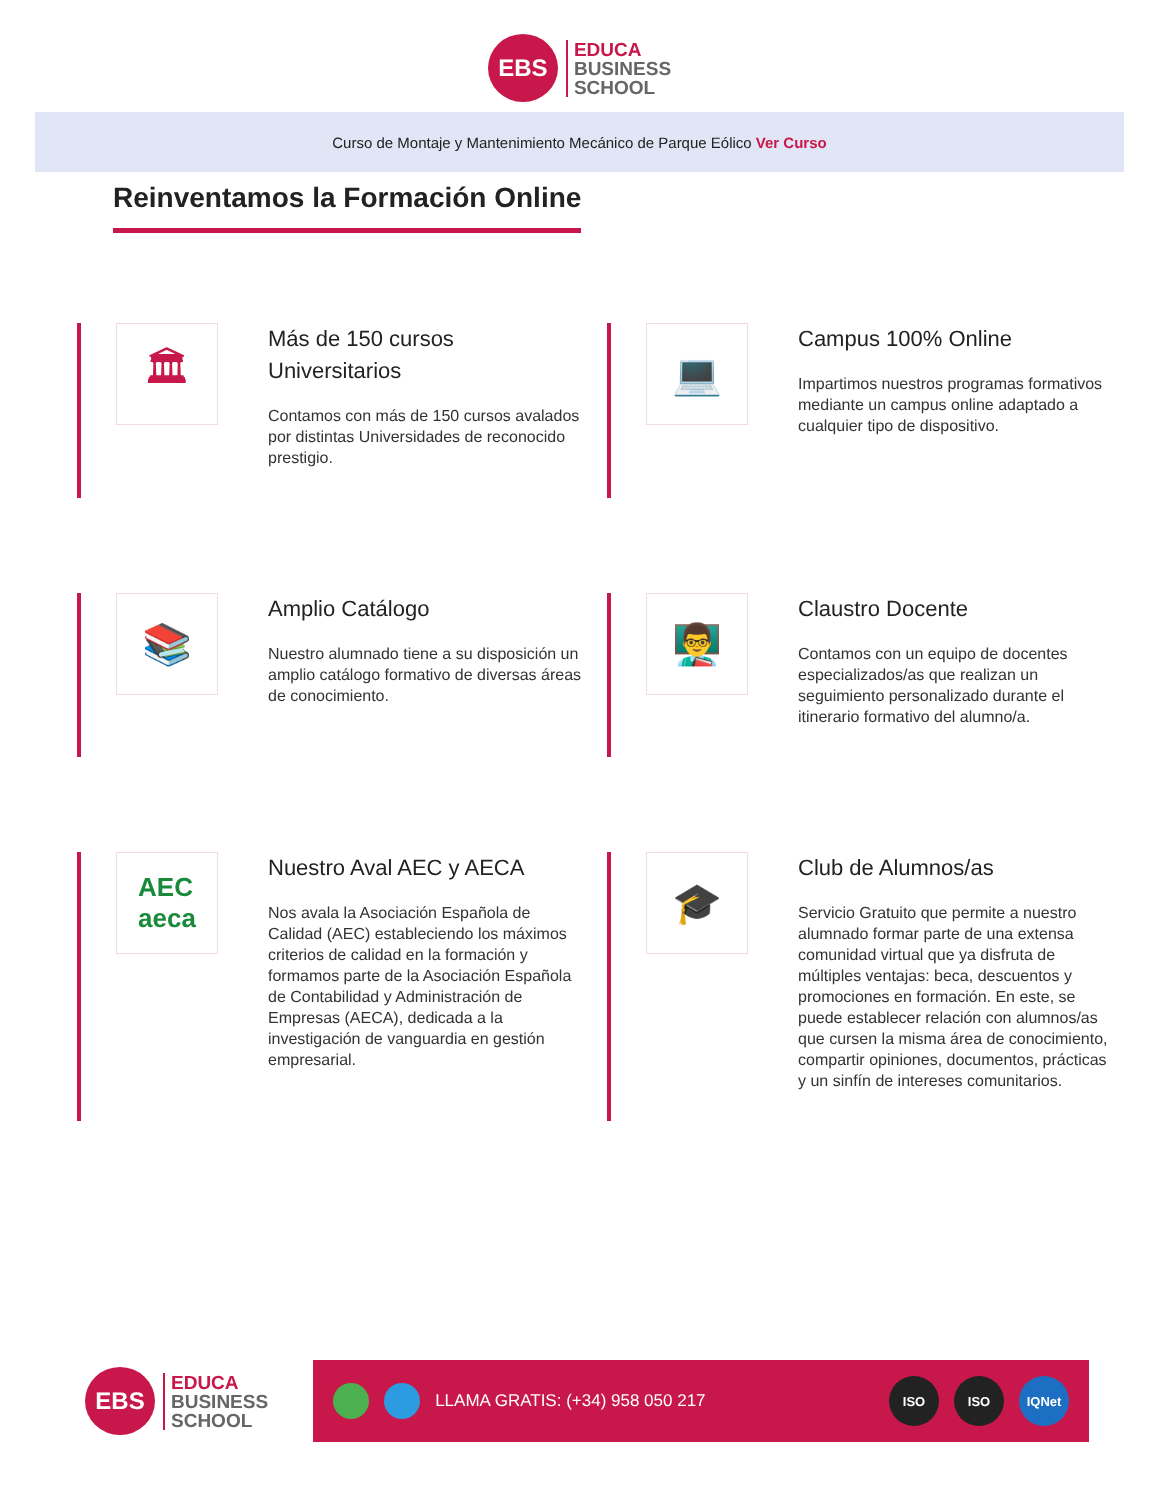EBS
EDUCA
BUSINESS
SCHOOL
Curso de Montaje y Mantenimiento Mecánico de Parque Eólico Ver Curso
Reinventamos la Formación Online
🏛
Más de 150 cursos Universitarios
Contamos con más de 150 cursos avalados por distintas Universidades de reconocido prestigio.
💻
Campus 100% Online
Impartimos nuestros programas formativos mediante un campus online adaptado a cualquier tipo de dispositivo.
📚
Amplio Catálogo
Nuestro alumnado tiene a su disposición un amplio catálogo formativo de diversas áreas de conocimiento.
👨‍🏫
Claustro Docente
Contamos con un equipo de docentes especializados/as que realizan un seguimiento personalizado durante el itinerario formativo del alumno/a.
AEC
aeca
Nuestro Aval AEC y AECA
Nos avala la Asociación Española de Calidad (AEC) estableciendo los máximos criterios de calidad en la formación y formamos parte de la Asociación Española de Contabilidad y Administración de Empresas (AECA), dedicada a la investigación de vanguardia en gestión empresarial.
🎓
Club de Alumnos/as
Servicio Gratuito que permite a nuestro alumnado formar parte de una extensa comunidad virtual que ya disfruta de múltiples ventajas: beca, descuentos y promociones en formación. En este, se puede establecer relación con alumnos/as que cursen la misma área de conocimiento, compartir opiniones, documentos, prácticas y un sinfín de intereses comunitarios.
EBS
EDUCA
BUSINESS
SCHOOL
LLAMA GRATIS: (+34) 958 050 217 ISO ISO IQNet